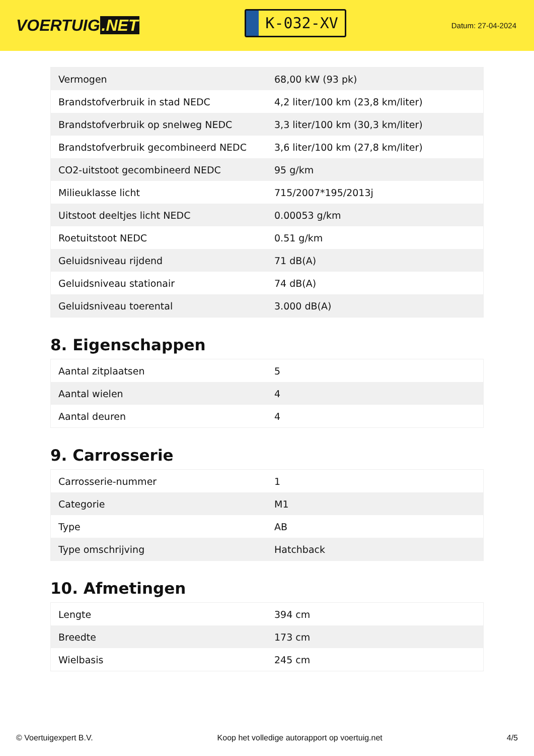VOERTUIG.NET
K-032-XV
Datum: 27-04-2024
| Vermogen | 68,00 kW (93 pk) |
| Brandstofverbruik in stad NEDC | 4,2 liter/100 km (23,8 km/liter) |
| Brandstofverbruik op snelweg NEDC | 3,3 liter/100 km (30,3 km/liter) |
| Brandstofverbruik gecombineerd NEDC | 3,6 liter/100 km (27,8 km/liter) |
| CO2-uitstoot gecombineerd NEDC | 95 g/km |
| Milieuklasse licht | 715/2007*195/2013j |
| Uitstoot deeltjes licht NEDC | 0.00053 g/km |
| Roetuitstoot NEDC | 0.51 g/km |
| Geluidsniveau rijdend | 71 dB(A) |
| Geluidsniveau stationair | 74 dB(A) |
| Geluidsniveau toerental | 3.000 dB(A) |
8. Eigenschappen
| Aantal zitplaatsen | 5 |
| Aantal wielen | 4 |
| Aantal deuren | 4 |
9. Carrosserie
| Carrosserie-nummer | 1 |
| Categorie | M1 |
| Type | AB |
| Type omschrijving | Hatchback |
10. Afmetingen
| Lengte | 394 cm |
| Breedte | 173 cm |
| Wielbasis | 245 cm |
© Voertuigexpert B.V. Koop het volledige autorapport op voertuig.net 4/5